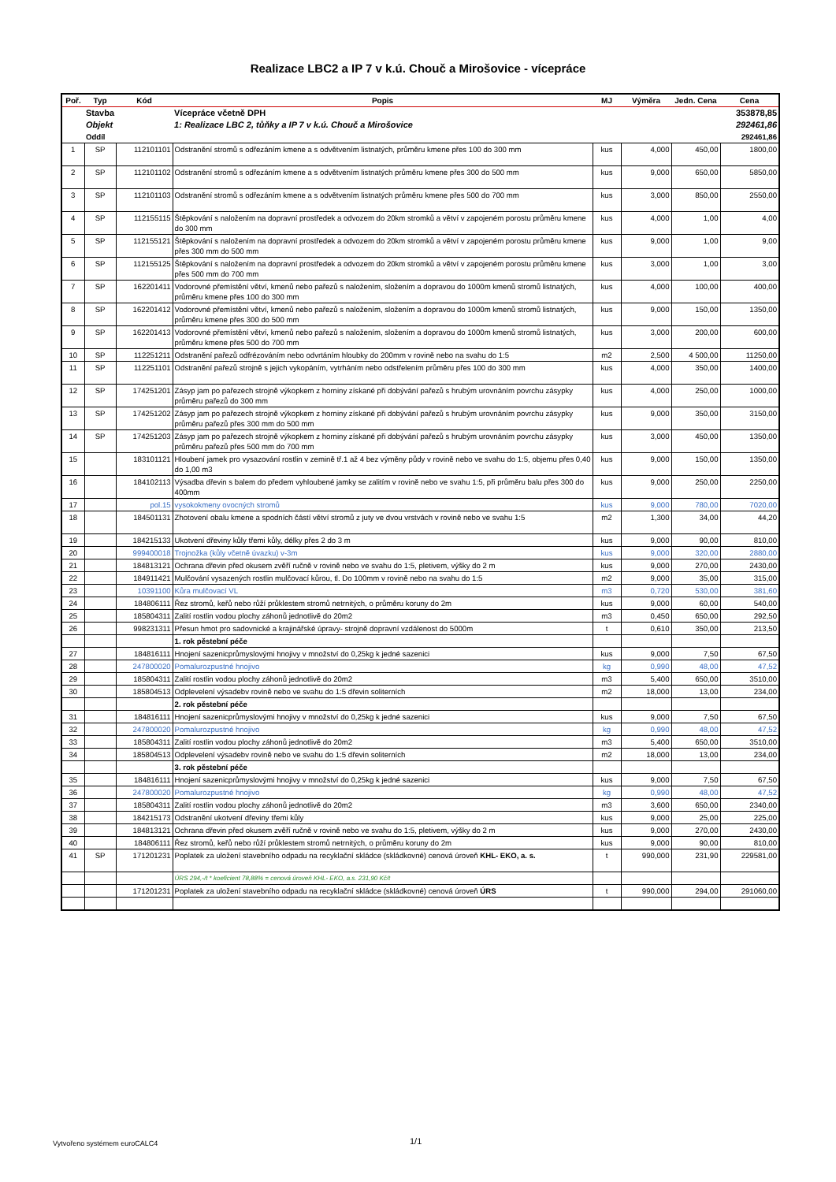Realizace LBC2 a IP 7 v k.ú. Chouč a Mirošovice - vícepráce
| Poř. | Typ | Kód | Popis | MJ | Výměra | Jedn. Cena | Cena |
| --- | --- | --- | --- | --- | --- | --- | --- |
| | Stavba | | Vícepráce včetně DPH | | | | 353878,85 |
| | Objekt | | 1: Realizace LBC 2, tůňky a IP 7 v k.ú. Chouč a Mirošovice | | | | 292461,86 |
| | Oddíl | | | | | | 292461,86 |
| 1 | SP | 112101101 | Odstranění stromů s odřezáním kmene a s odvětvením listnatých, průměru kmene přes 100 do 300 mm | kus | 4,000 | 450,00 | 1800,00 |
| 2 | SP | 112101102 | Odstranění stromů s odřezáním kmene a s odvětvením listnatých průměru kmene přes 300 do 500 mm | kus | 9,000 | 650,00 | 5850,00 |
| 3 | SP | 112101103 | Odstranění stromů s odřezáním kmene a s odvětvením listnatých průměru kmene přes 500 do 700 mm | kus | 3,000 | 850,00 | 2550,00 |
| 4 | SP | 112155115 | Štěpkování s naložením na dopravní prostředek a odvozem do 20km stromků a větví v zapojeném porostu průměru kmene do 300 mm | kus | 4,000 | 1,00 | 4,00 |
| 5 | SP | 112155121 | Štěpkování s naložením na dopravní prostředek a odvozem do 20km stromků a větví v zapojeném porostu průměru kmene přes 300 mm do 500 mm | kus | 9,000 | 1,00 | 9,00 |
| 6 | SP | 112155125 | Štěpkování s naložením na dopravní prostředek a odvozem do 20km stromků a větví v zapojeném porostu průměru kmene přes 500 mm do 700 mm | kus | 3,000 | 1,00 | 3,00 |
| 7 | SP | 162201411 | Vodorovné přemístění větví, kmenů nebo pařezů s naložením, složením a dopravou do 1000m kmenů stromů listnatých, průměru kmene přes 100 do 300 mm | kus | 4,000 | 100,00 | 400,00 |
| 8 | SP | 162201412 | Vodorovné přemístění větví, kmenů nebo pařezů s naložením, složením a dopravou do 1000m kmenů stromů listnatých, průměru kmene přes 300 do 500 mm | kus | 9,000 | 150,00 | 1350,00 |
| 9 | SP | 162201413 | Vodorovné přemístění větví, kmenů nebo pařezů s naložením, složením a dopravou do 1000m kmenů stromů listnatých, průměru kmene přes 500 do 700 mm | kus | 3,000 | 200,00 | 600,00 |
| 10 | SP | 112251211 | Odstranění pařezů odfrézováním nebo odvrtáním hloubky do 200mm v rovině nebo na svahu do 1:5 | m2 | 2,500 | 4 500,00 | 11250,00 |
| 11 | SP | 112251101 | Odstranění pařezů strojně s jejich vykopáním, vytrháním nebo odstřelením průměru přes 100 do 300 mm | kus | 4,000 | 350,00 | 1400,00 |
| 12 | SP | 174251201 | Zásyp jam po pařezech strojně výkopkem z horniny získané při dobývání pařezů s hrubým urovnáním povrchu zásypky průměru pařezů do 300 mm | kus | 4,000 | 250,00 | 1000,00 |
| 13 | SP | 174251202 | Zásyp jam po pařezech strojně výkopkem z horniny získané při dobývání pařezů s hrubým urovnáním povrchu zásypky průměru pařezů přes 300 mm do 500 mm | kus | 9,000 | 350,00 | 3150,00 |
| 14 | SP | 174251203 | Zásyp jam po pařezech strojně výkopkem z horniny získané při dobývání pařezů s hrubým urovnáním povrchu zásypky průměru pařezů přes 500 mm do 700 mm | kus | 3,000 | 450,00 | 1350,00 |
| 15 | | 183101121 | Hloubení jamek pro vysazování rostlin v zemině tř.1 až 4 bez výměny půdy v rovině nebo ve svahu do 1:5, objemu přes 0,40 do 1,00 m3 | kus | 9,000 | 150,00 | 1350,00 |
| 16 | | 184102113 | Výsadba dřevin s balem do předem vyhloubené jamky se zalitím v rovině nebo ve svahu 1:5, při průměru balu přes 300 do 400mm | kus | 9,000 | 250,00 | 2250,00 |
| 17 | | pol.15 | vysokokmeny ovocných stromů | kus | 9,000 | 780,00 | 7020,00 |
| 18 | | 184501131 | Zhotovení obalu kmene a spodních částí větví stromů z juty ve dvou vrstvách v rovině nebo ve svahu 1:5 | m2 | 1,300 | 34,00 | 44,20 |
| 19 | | 184215133 | Ukotvení dřeviny kůly třemi kůly, délky přes 2 do 3 m | kus | 9,000 | 90,00 | 810,00 |
| 20 | | 999400018 | Trojnožka (kůly včetně úvazku) v-3m | kus | 9,000 | 320,00 | 2880,00 |
| 21 | | 184813121 | Ochrana dřevin před okusem zvěří ručně v rovině nebo ve svahu do 1:5, pletivem, výšky do 2 m | kus | 9,000 | 270,00 | 2430,00 |
| 22 | | 184911421 | Mulčování vysazených rostlin mulčovací kůrou, tl. Do 100mm v rovině nebo na svahu do 1:5 | m2 | 9,000 | 35,00 | 315,00 |
| 23 | | 10391100 | Kůra mulčovací VL | m3 | 0,720 | 530,00 | 381,60 |
| 24 | | 184806111 | Řez stromů, keřů nebo růží průklestem stromů netrnitých, o průměru koruny do 2m | kus | 9,000 | 60,00 | 540,00 |
| 25 | | 185804311 | Zalití rostlin vodou plochy záhonů jednotlivě do 20m2 | m3 | 0,450 | 650,00 | 292,50 |
| 26 | | 998231311 | Přesun hmot pro sadovnické a krajinářské úpravy- strojně dopravní vzdálenost do 5000m | t | 0,610 | 350,00 | 213,50 |
| | | | 1. rok pěstební péče | | | | |
| 27 | | 184816111 | Hnojení sazenicprůmyslovými hnojivy v množství do 0,25kg k jedné sazenici | kus | 9,000 | 7,50 | 67,50 |
| 28 | | 247800020 | Pomalurozpustné hnojivo | kg | 0,990 | 48,00 | 47,52 |
| 29 | | 185804311 | Zalití rostlin vodou plochy záhonů jednotlivě do 20m2 | m3 | 5,400 | 650,00 | 3510,00 |
| 30 | | 185804513 | Odplevelení výsadebv rovině nebo ve svahu do 1:5 dřevin soliterních | m2 | 18,000 | 13,00 | 234,00 |
| | | | 2. rok pěstební péče | | | | |
| 31 | | 184816111 | Hnojení sazenicprůmyslovými hnojivy v množství do 0,25kg k jedné sazenici | kus | 9,000 | 7,50 | 67,50 |
| 32 | | 247800020 | Pomalurozpustné hnojivo | kg | 0,990 | 48,00 | 47,52 |
| 33 | | 185804311 | Zalití rostlin vodou plochy záhonů jednotlivě do 20m2 | m3 | 5,400 | 650,00 | 3510,00 |
| 34 | | 185804513 | Odplevelení výsadebv rovině nebo ve svahu do 1:5 dřevin soliterních | m2 | 18,000 | 13,00 | 234,00 |
| | | | 3. rok pěstební péče | | | | |
| 35 | | 184816111 | Hnojení sazenicprůmyslovými hnojivy v množství do 0,25kg k jedné sazenici | kus | 9,000 | 7,50 | 67,50 |
| 36 | | 247800020 | Pomalurozpustné hnojivo | kg | 0,990 | 48,00 | 47,52 |
| 37 | | 185804311 | Zalití rostlin vodou plochy záhonů jednotlivě do 20m2 | m3 | 3,600 | 650,00 | 2340,00 |
| 38 | | 184215173 | Odstranění ukotvení dřeviny třemi kůly | kus | 9,000 | 25,00 | 225,00 |
| 39 | | 184813121 | Ochrana dřevin před okusem zvěří ručně v rovině nebo ve svahu do 1:5, pletivem, výšky do 2 m | kus | 9,000 | 270,00 | 2430,00 |
| 40 | | 184806111 | Řez stromů, keřů nebo růží průklestem stromů netrnitých, o průměru koruny do 2m | kus | 9,000 | 90,00 | 810,00 |
| 41 | SP | 171201231 | Poplatek za uložení stavebního odpadu na recyklační skládce (skládkovné) cenová úroveň KHL- EKO, a. s. | t | 990,000 | 231,90 | 229581,00 |
| | | | ÚRS 294,-/t * koeficient 78,88% = cenová úroveň KHL- EKO, a.s. 231,90 Kč/t | | | | |
| | | 171201231 | Poplatek za uložení stavebního odpadu na recyklační skládce (skládkovné) cenová úroveň ÚRS | t | 990,000 | 294,00 | 291060,00 |
Vytvořeno systémem euroCALC4 1/1